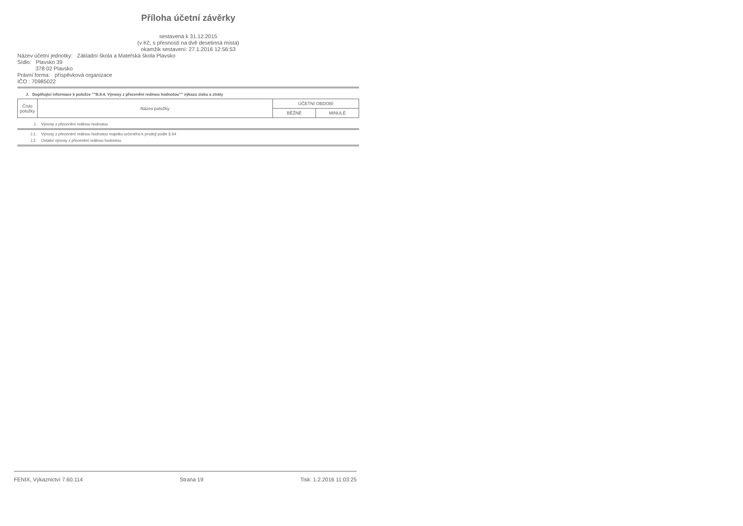Příloha účetní závěrky
sestavená k 31.12.2015
(v Kč, s přesností na dvě desetinná místa)
okamžik sestavení: 27.1.2016 12:56:53
Název účetní jednotky: Základní škola a Mateřská škola Plavsko
Sídlo: Plavsko 39
378 02 Plavsko
Právní forma: příspěvková organizace
IČO : 70985022
J. Doplňující informace k položce ""B.II.4. Výnosy z přecenění reálnou hodnotou"" výkazu zisku a ztráty
| Číslo položky | Název položky | ÚČETNÍ OBDOBÍ | |
| --- | --- | --- | --- |
| | | BĚŽNÉ | MINULÉ |
J. Výnosy z přecenění reálnou hodnotou
J.1. Výnosy z přecenění reálnou hodnotou majetku určeného k prodeji podle § 64
J.2. Ostatní výnosy z přecenění reálnou hodnotou
FENIX, Výkaznictví 7.60.114 Strana 19 Tisk: 1.2.2016 11:03:25